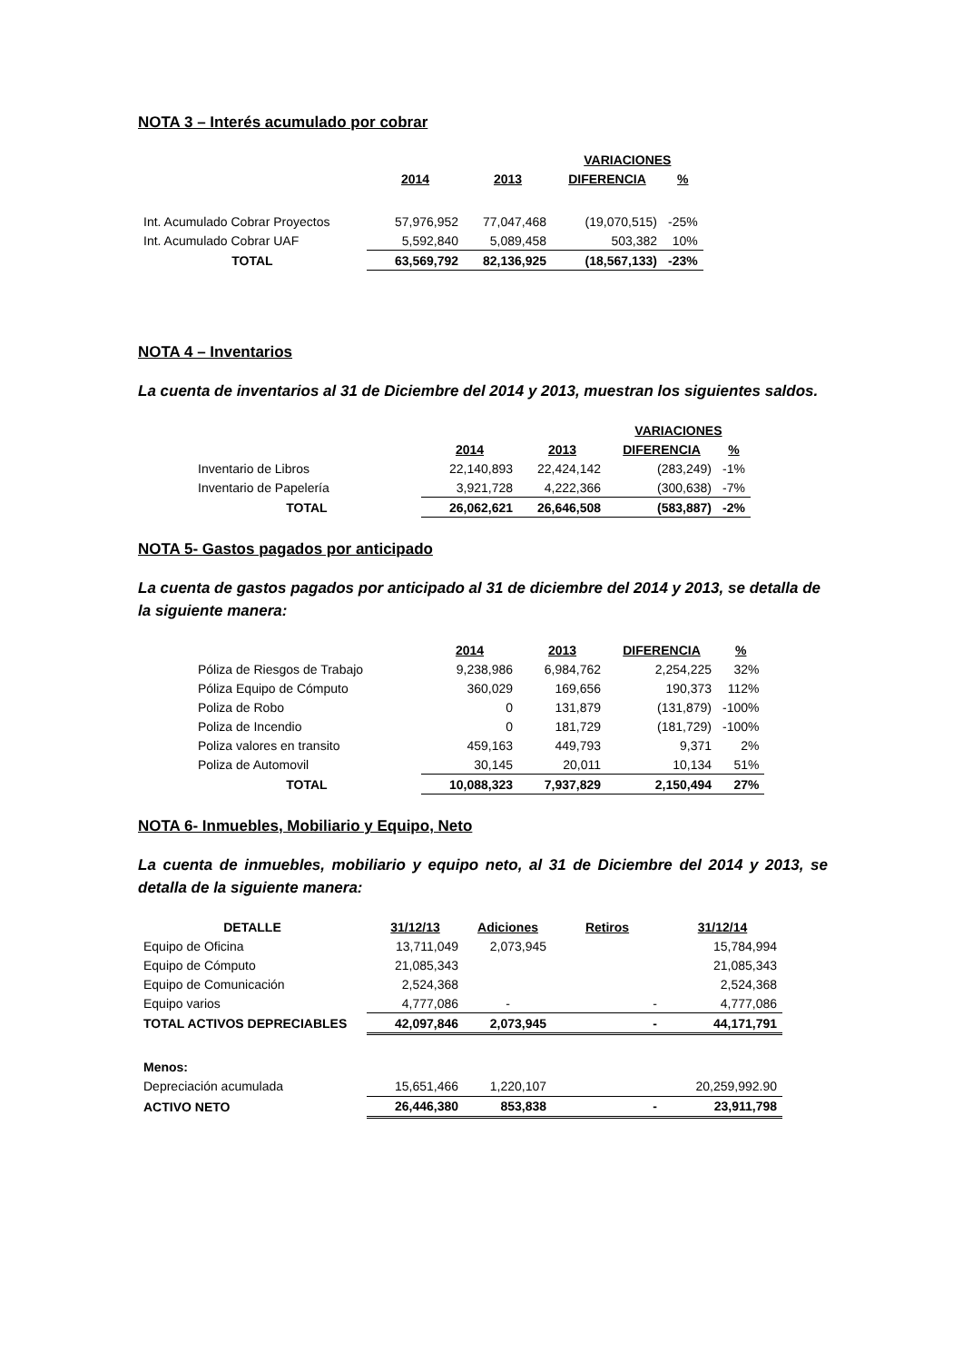NOTA 3 – Interés acumulado por cobrar
| | | | VARIACIONES | |
| | 2014 | 2013 | DIFERENCIA | % |
| Int. Acumulado Cobrar Proyectos | 57,976,952 | 77,047,468 | (19,070,515) | -25% |
| Int. Acumulado Cobrar UAF | 5,592,840 | 5,089,458 | 503,382 | 10% |
| TOTAL | 63,569,792 | 82,136,925 | (18,567,133) | -23% |
NOTA 4 – Inventarios
La cuenta de inventarios al 31 de Diciembre del 2014 y 2013, muestran los siguientes saldos.
| | | | VARIACIONES | |
| | 2014 | 2013 | DIFERENCIA | % |
| Inventario de Libros | 22,140,893 | 22,424,142 | (283,249) | -1% |
| Inventario de Papelería | 3,921,728 | 4,222,366 | (300,638) | -7% |
| TOTAL | 26,062,621 | 26,646,508 | (583,887) | -2% |
NOTA 5- Gastos pagados por anticipado
La cuenta de gastos pagados por anticipado al 31 de diciembre del 2014 y 2013, se detalla de la siguiente manera:
| | 2014 | 2013 | DIFERENCIA | % |
| Póliza de Riesgos de Trabajo | 9,238,986 | 6,984,762 | 2,254,225 | 32% |
| Póliza Equipo de Cómputo | 360,029 | 169,656 | 190,373 | 112% |
| Poliza de Robo | 0 | 131,879 | (131,879) | -100% |
| Poliza de Incendio | 0 | 181,729 | (181,729) | -100% |
| Poliza valores en transito | 459,163 | 449,793 | 9,371 | 2% |
| Poliza de Automovil | 30,145 | 20,011 | 10,134 | 51% |
| TOTAL | 10,088,323 | 7,937,829 | 2,150,494 | 27% |
NOTA 6- Inmuebles, Mobiliario y Equipo, Neto
La cuenta de inmuebles, mobiliario y equipo neto, al 31 de Diciembre del 2014 y 2013, se detalla de la siguiente manera:
| DETALLE | 31/12/13 | Adiciones | Retiros | 31/12/14 |
| Equipo de Oficina | 13,711,049 | 2,073,945 | | 15,784,994 |
| Equipo de Cómputo | 21,085,343 | | | 21,085,343 |
| Equipo de Comunicación | 2,524,368 | | | 2,524,368 |
| Equipo varios | 4,777,086 | - | - | 4,777,086 |
| TOTAL ACTIVOS DEPRECIABLES | 42,097,846 | 2,073,945 | - | 44,171,791 |
| Menos: | | | | |
| Depreciación acumulada | 15,651,466 | 1,220,107 | | 20,259,992.90 |
| ACTIVO NETO | 26,446,380 | 853,838 | - | 23,911,798 |